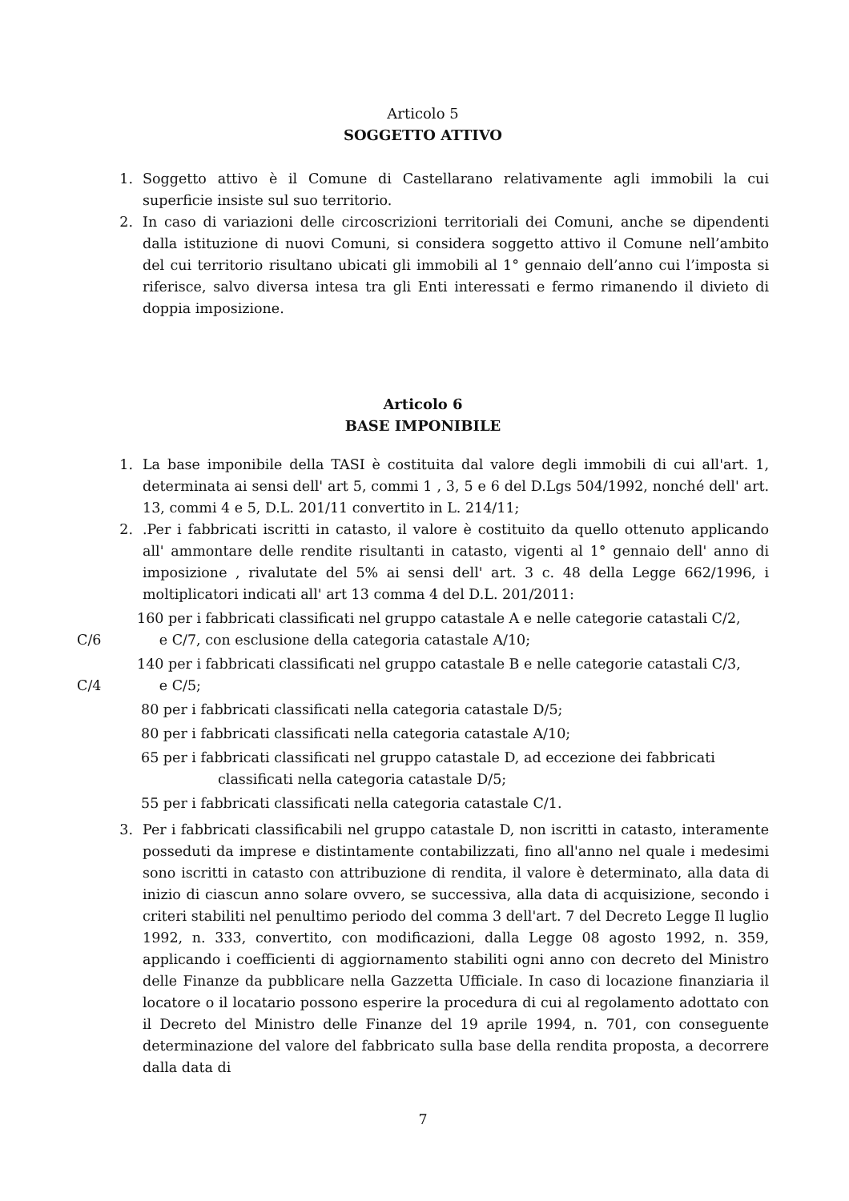Articolo 5
SOGGETTO ATTIVO
1. Soggetto attivo è il Comune di Castellarano relativamente agli immobili la cui superficie insiste sul suo territorio.
2. In caso di variazioni delle circoscrizioni territoriali dei Comuni, anche se dipendenti dalla istituzione di nuovi Comuni, si considera soggetto attivo il Comune nell’ambito del cui territorio risultano ubicati gli immobili al 1° gennaio dell’anno cui l’imposta si riferisce, salvo diversa intesa tra gli Enti interessati e fermo rimanendo il divieto di doppia imposizione.
Articolo 6
BASE IMPONIBILE
1. La base imponibile della TASI è costituita dal valore degli immobili di cui all'art. 1, determinata ai sensi dell' art 5, commi 1 , 3, 5 e 6 del D.Lgs 504/1992, nonché dell' art. 13, commi 4 e 5, D.L. 201/11 convertito in L. 214/11;
2..Per i fabbricati iscritti in catasto, il valore è costituito da quello ottenuto applicando all' ammontare delle rendite risultanti in catasto, vigenti al 1° gennaio dell' anno di imposizione , rivalutate del 5% ai sensi dell' art. 3 c. 48 della Legge 662/1996, i moltiplicatori indicati all' art 13 comma 4 del D.L. 201/2011:
160 per i fabbricati classificati nel gruppo catastale A e nelle categorie catastali C/2, C/6 e C/7, con esclusione della categoria catastale A/10;
140 per i fabbricati classificati nel gruppo catastale B e nelle categorie catastali C/3, C/4 e C/5;
80 per i fabbricati classificati nella categoria catastale D/5;
80 per i fabbricati classificati nella categoria catastale A/10;
65 per i fabbricati classificati nel gruppo catastale D, ad eccezione dei fabbricati
classificati nella categoria catastale D/5;
55 per i fabbricati classificati nella categoria catastale C/1.
3. Per i fabbricati classificabili nel gruppo catastale D, non iscritti in catasto, interamente posseduti da imprese e distintamente contabilizzati, fino all'anno nel quale i medesimi sono iscritti in catasto con attribuzione di rendita, il valore è determinato, alla data di inizio di ciascun anno solare ovvero, se successiva, alla data di acquisizione, secondo i criteri stabiliti nel penultimo periodo del comma 3 dell'art. 7 del Decreto Legge Il luglio 1992, n. 333, convertito, con modificazioni, dalla Legge 08 agosto 1992, n. 359, applicando i coefficienti di aggiornamento stabiliti ogni anno con decreto del Ministro delle Finanze da pubblicare nella Gazzetta Ufficiale. In caso di locazione finanziaria il locatore o il locatario possono esperire la procedura di cui al regolamento adottato con il Decreto del Ministro delle Finanze del 19 aprile 1994, n. 701, con conseguente determinazione del valore del fabbricato sulla base della rendita proposta, a decorrere dalla data di
7